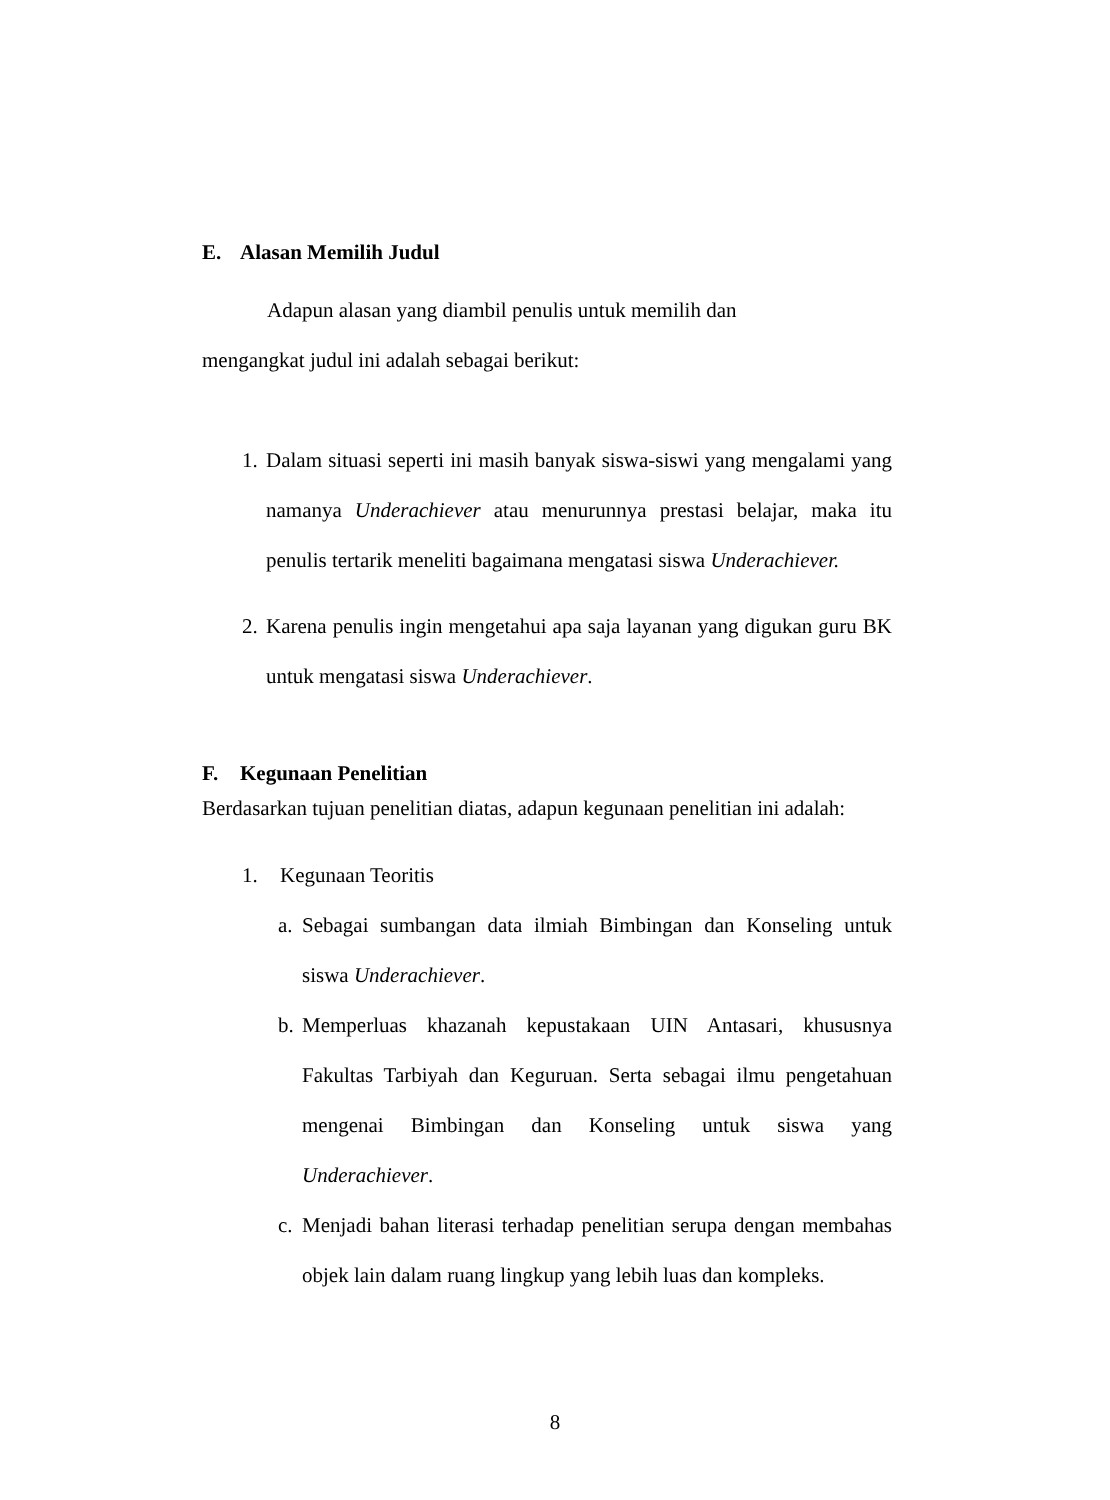E. Alasan Memilih Judul
Adapun alasan yang diambil penulis untuk memilih dan
mengangkat judul ini adalah sebagai berikut:
1.
Dalam situasi seperti ini masih banyak siswa-siswi yang mengalami yang namanya Underachiever atau menurunnya prestasi belajar, maka itu penulis tertarik meneliti bagaimana mengatasi siswa Underachiever.
2.
Karena penulis ingin mengetahui apa saja layanan yang digukan guru BK untuk mengatasi siswa Underachiever.
F. Kegunaan Penelitian
Berdasarkan tujuan penelitian diatas, adapun kegunaan penelitian ini adalah:
1. Kegunaan Teoritis
a.
Sebagai sumbangan data ilmiah Bimbingan dan Konseling untuk siswa Underachiever.
b.
Memperluas khazanah kepustakaan UIN Antasari, khususnya Fakultas Tarbiyah dan Keguruan. Serta sebagai ilmu pengetahuan mengenai Bimbingan dan Konseling untuk siswa yang Underachiever.
c.
Menjadi bahan literasi terhadap penelitian serupa dengan membahas objek lain dalam ruang lingkup yang lebih luas dan kompleks.
8